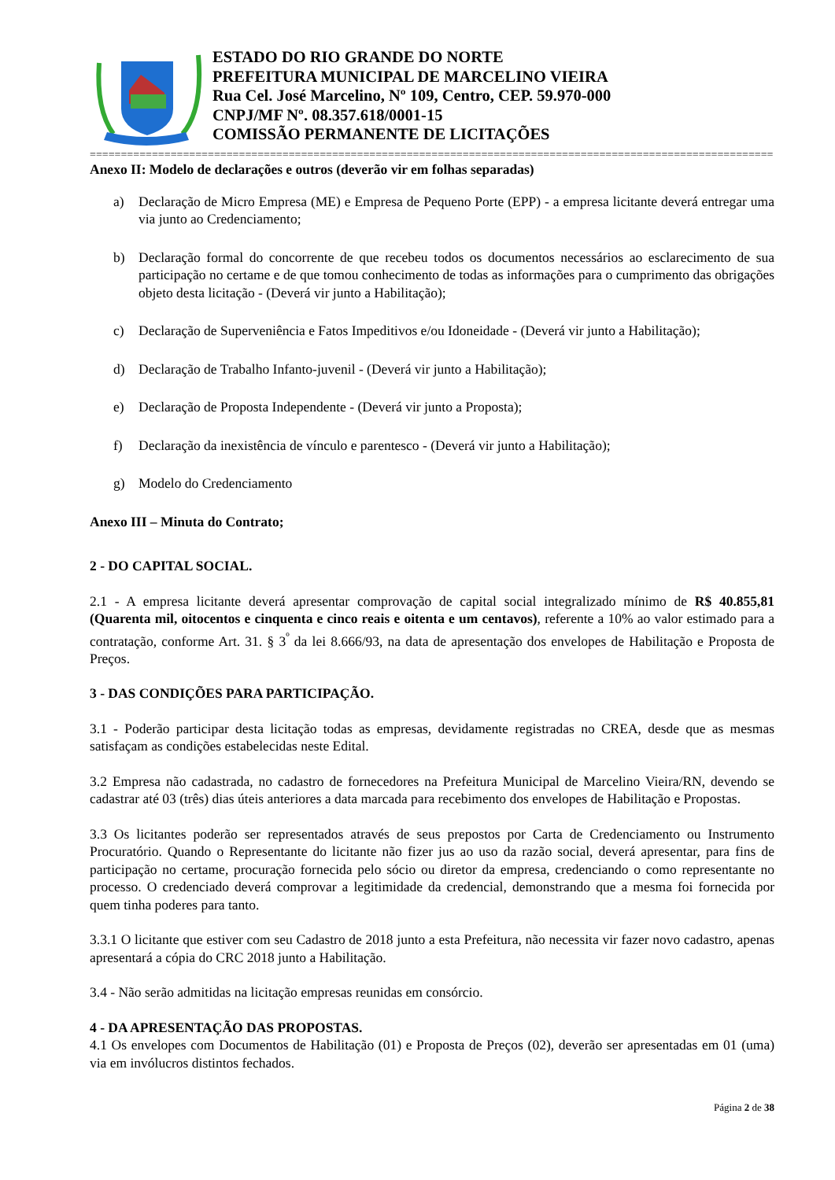ESTADO DO RIO GRANDE DO NORTE
PREFEITURA MUNICIPAL DE MARCELINO VIEIRA
Rua Cel. José Marcelino, Nº 109, Centro, CEP. 59.970-000
CNPJ/MF Nº. 08.357.618/0001-15
COMISSÃO PERMANENTE DE LICITAÇÕES
==============================================================================================================
Anexo II: Modelo de declarações e outros (deverão vir em folhas separadas)
a) Declaração de Micro Empresa (ME) e Empresa de Pequeno Porte (EPP) - a empresa licitante deverá entregar uma via junto ao Credenciamento;
b) Declaração formal do concorrente de que recebeu todos os documentos necessários ao esclarecimento de sua participação no certame e de que tomou conhecimento de todas as informações para o cumprimento das obrigações objeto desta licitação - (Deverá vir junto a Habilitação);
c) Declaração de Superveniência e Fatos Impeditivos e/ou Idoneidade - (Deverá vir junto a Habilitação);
d) Declaração de Trabalho Infanto-juvenil - (Deverá vir junto a Habilitação);
e) Declaração de Proposta Independente - (Deverá vir junto a Proposta);
f) Declaração da inexistência de vínculo e parentesco - (Deverá vir junto a Habilitação);
g) Modelo do Credenciamento
Anexo III – Minuta do Contrato;
2 - DO CAPITAL SOCIAL.
2.1 - A empresa licitante deverá apresentar comprovação de capital social integralizado mínimo de R$ 40.855,81 (Quarenta mil, oitocentos e cinquenta e cinco reais e oitenta e um centavos), referente a 10% ao valor estimado para a contratação, conforme Art. 31. § 3<sup>º</sup> da lei 8.666/93, na data de apresentação dos envelopes de Habilitação e Proposta de Preços.
3 - DAS CONDIÇÕES PARA PARTICIPAÇÃO.
3.1 - Poderão participar desta licitação todas as empresas, devidamente registradas no CREA, desde que as mesmas satisfaçam as condições estabelecidas neste Edital.
3.2 Empresa não cadastrada, no cadastro de fornecedores na Prefeitura Municipal de Marcelino Vieira/RN, devendo se cadastrar até 03 (três) dias úteis anteriores a data marcada para recebimento dos envelopes de Habilitação e Propostas.
3.3 Os licitantes poderão ser representados através de seus prepostos por Carta de Credenciamento ou Instrumento Procuratório. Quando o Representante do licitante não fizer jus ao uso da razão social, deverá apresentar, para fins de participação no certame, procuração fornecida pelo sócio ou diretor da empresa, credenciando o como representante no processo. O credenciado deverá comprovar a legitimidade da credencial, demonstrando que a mesma foi fornecida por quem tinha poderes para tanto.
3.3.1 O licitante que estiver com seu Cadastro de 2018 junto a esta Prefeitura, não necessita vir fazer novo cadastro, apenas apresentará a cópia do CRC 2018 junto a Habilitação.
3.4 - Não serão admitidas na licitação empresas reunidas em consórcio.
4 - DA APRESENTAÇÃO DAS PROPOSTAS.
4.1 Os envelopes com Documentos de Habilitação (01) e Proposta de Preços (02), deverão ser apresentadas em 01 (uma) via em invólucros distintos fechados.
Página 2 de 38